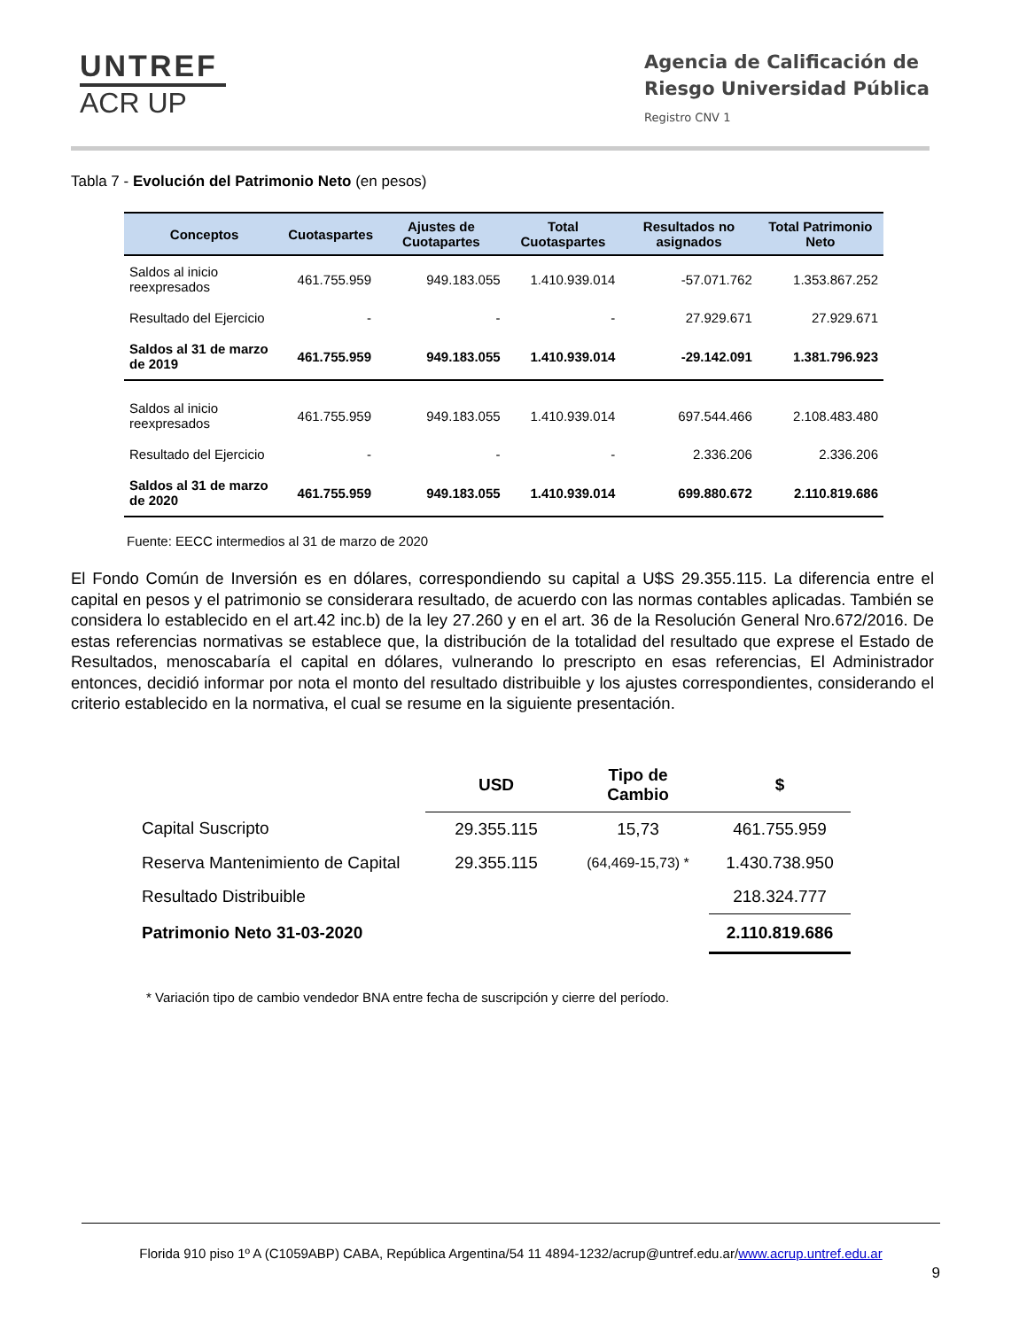UNTREF
ACR UP
Agencia de Calificación de
Riesgo Universidad Pública
Registro CNV 1
Tabla 7 - Evolución del Patrimonio Neto (en pesos)
| Conceptos | Cuotaspartes | Ajustes de Cuotapartes | Total Cuotaspartes | Resultados no asignados | Total Patrimonio Neto |
| --- | --- | --- | --- | --- | --- |
| Saldos al inicio reexpresados | 461.755.959 | 949.183.055 | 1.410.939.014 | -57.071.762 | 1.353.867.252 |
| Resultado del Ejercicio | - | - | - | 27.929.671 | 27.929.671 |
| Saldos al 31 de marzo de 2019 | 461.755.959 | 949.183.055 | 1.410.939.014 | -29.142.091 | 1.381.796.923 |
| Saldos al inicio reexpresados | 461.755.959 | 949.183.055 | 1.410.939.014 | 697.544.466 | 2.108.483.480 |
| Resultado del Ejercicio | - | - | - | 2.336.206 | 2.336.206 |
| Saldos al 31 de marzo de 2020 | 461.755.959 | 949.183.055 | 1.410.939.014 | 699.880.672 | 2.110.819.686 |
Fuente: EECC intermedios al 31 de marzo de 2020
El Fondo Común de Inversión es en dólares, correspondiendo su capital a U$S 29.355.115. La diferencia entre el capital en pesos y el patrimonio se considerara resultado, de acuerdo con las normas contables aplicadas. También se considera lo establecido en el art.42 inc.b) de la ley 27.260 y en el art. 36 de la Resolución General Nro.672/2016. De estas referencias normativas se establece que, la distribución de la totalidad del resultado que exprese el Estado de Resultados, menoscabaría el capital en dólares, vulnerando lo prescripto en esas referencias, El Administrador entonces, decidió informar por nota el monto del resultado distribuible y los ajustes correspondientes, considerando el criterio establecido en la normativa, el cual se resume en la siguiente presentación.
| | USD | Tipo de Cambio | $ |
| --- | --- | --- | --- |
| Capital Suscripto | 29.355.115 | 15,73 | 461.755.959 |
| Reserva Mantenimiento de Capital | 29.355.115 | (64,469-15,73) * | 1.430.738.950 |
| Resultado Distribuible | | | 218.324.777 |
| Patrimonio Neto 31-03-2020 | | | 2.110.819.686 |
* Variación tipo de cambio vendedor BNA entre fecha de suscripción y cierre del período.
Florida 910 piso 1º A (C1059ABP) CABA, República Argentina/54 11 4894-1232/acrup@untref.edu.ar/www.acrup.untref.edu.ar
9